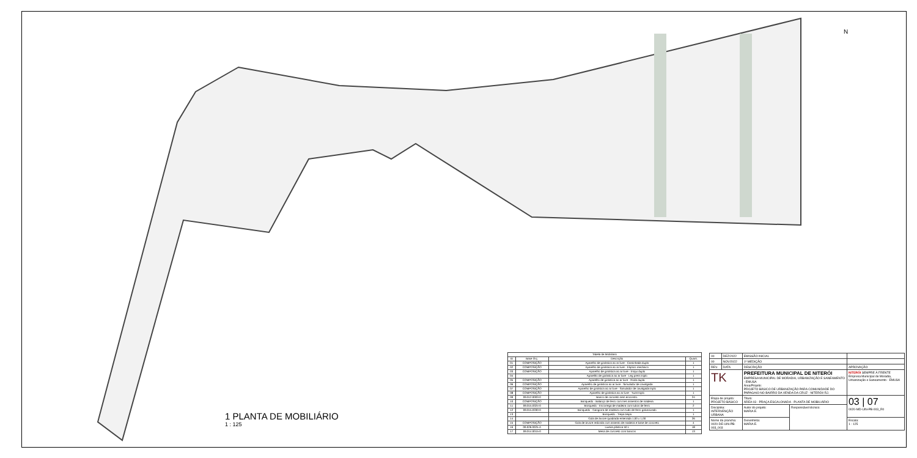N
1 PLANTA DE MOBILIÁRIO
1 : 125
| Tabela de Mobiliário | | | |
| --- | --- | --- | --- |
| ID | Base Orç. | Descrição | Quant. |
| 01 | COMPOSIÇÃO | Aparelho de ginástica ao ar livre - Caminhada dupla | 1 |
| 02 | COMPOSIÇÃO | Aparelho de ginástica ao ar livre - Elíptico mecânico | 1 |
| 03 | COMPOSIÇÃO | Aparelho de ginástica ao ar livre - Esqui duplo | 1 |
| 04 | | Aparelho de ginástica ao ar livre - Leg press triplo | 1 |
| 05 | COMPOSIÇÃO | Aparelho de ginástica ao ar livre - Roda dupla. | 1 |
| 06 | COMPOSIÇÃO | Aparelho de ginástica ao ar livre - Simulador de cavalgada | 1 |
| 07 | COMPOSIÇÃO | Aparelho de ginástica ao ar livre - Simulador de cavalgada triplo | 1 |
| 08 | COMPOSIÇÃO | Aparelho de ginástica ao ar livre - Twist triplo | 1 |
| 09 | 09.012.0003-0 | Banco de concreto sem enconsto. | 24 |
| 10 | COMPOSIÇÃO | Brinquedo - Balanço de ferro com tres assentos de madeira | 1 |
| 11 | 09.015.0324-0 | Brinquedo - Escorrega de madeira com tubos de ferro | 2 |
| 12 | 09.015.0330-0 | Brinquedo - Gangorra de madeira com tudo de ferro galvanizado | 1 |
| 13 | | Brinquedo - Trepa trepa | 1 |
| 14 | | Gola de árvore quadrada enterrada 1,00 x 1,00 | 26 |
| 15 | COMPOSIÇÃO | Gola de árvore redonda com assento de madeira e base de concreto | 4 |
| 16 | 09.026.0025-A | Lixeira plástica 50 L | 18 |
| 17 | 09.014.0015-0 | Mesa de concreto com bancos | 13 |
| 00 | DEZ/2022 | EMISSÃO INICIAL | | |
| 00 | NOV/2022 | 1ª MEDIÇÃO | | |
| REV. | DATA | DESCRIÇÃO | | APROVAÇÃO |
| TK | | PREFEITURA MUNICIPAL DE NITERÓI EMPRESA MUNICIPAL DE MORADIA, URBANIZAÇÃO E SANEAMENTO - EMUSA Área/Projeto: PROJETO BÁSICO DE URBANIZAÇÃO PARA COMUNIDADE DO PAPAGAIO NO BAIRRO DA VENDA DA CRUZ - NITERÓI/ RJ. | | NITERÓI SEMPRE À FRENTE Empresa Municipal de Moradia, Urbanização e Saneamento - EMUSA |
| Etapa de projeto: PROJETO BÁSICO | | Título: ÁREA 03 - PRAÇA ESCALONADA - PLANTA DE MOBILIÁRIO | | 03 / 07 0020-MD-UIN-PB-003_R0 |
| Disciplina: INTERVENÇÃO URBANA | | Autor do projeto: MARIA E. | Responsável técnico: | |
| Nome da prancha: 0020-DE-UIN-PB-003_003 | | Desenhista: MARIA E. | | Escala: 1 : 125 |